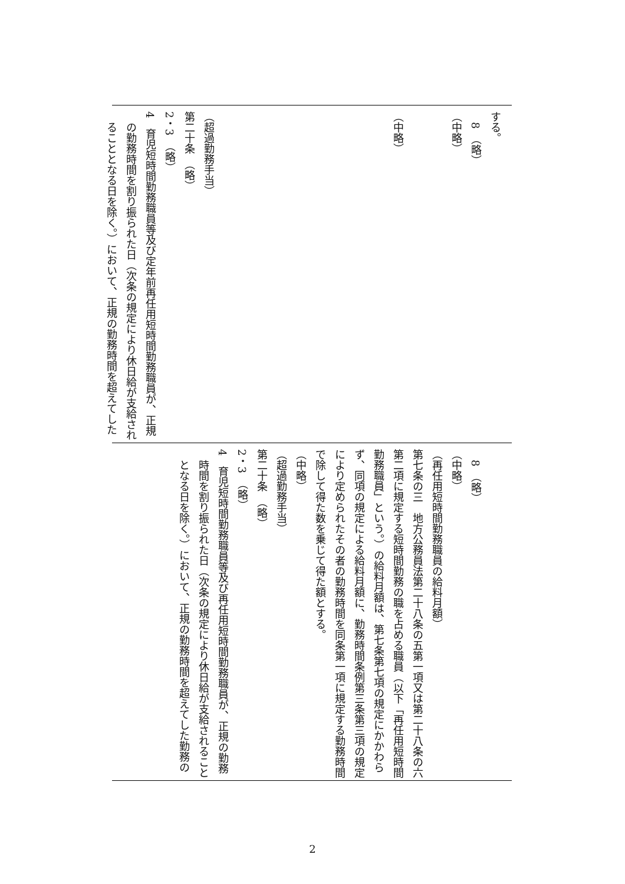| する。 8 （略） （中略） （中略） （超過勤務手当） 第二十条 （略） 2・3 （略） 4 育児短時間勤務職員等及び定年前再任用短時間勤務職員が、正規の勤務時間を割り振られた日（次条の規定により休日給が支給されることとなる日を除く。）において、正規の勤務時間を超えてした |
| 8 （略） （中略） （再任用短時間勤務職員の給料月額） 第七条の三 地方公務員法第二十八条の五第一項又は第二十八条の六第二項に規定する短時間勤務の職を占める職員（以下「再任用短時間勤務職員」という。）の給料月額は、第七条第七項の規定にかかわらず、同項の規定による給料月額に、勤務時間条例第三条第三項の規定により定められたその者の勤務時間を同条第一項に規定する勤務時間で除して得た数を乗じて得た額とする。 （中略） （超過勤務手当） 第二十条 （略） 2・3 （略） 4 育児短時間勤務職員等及び再任用短時間勤務職員が、正規の勤務時間を割り振られた日（次条の規定により休日給が支給されることとなる日を除く。）において、正規の勤務時間を超えてした勤務の |
2